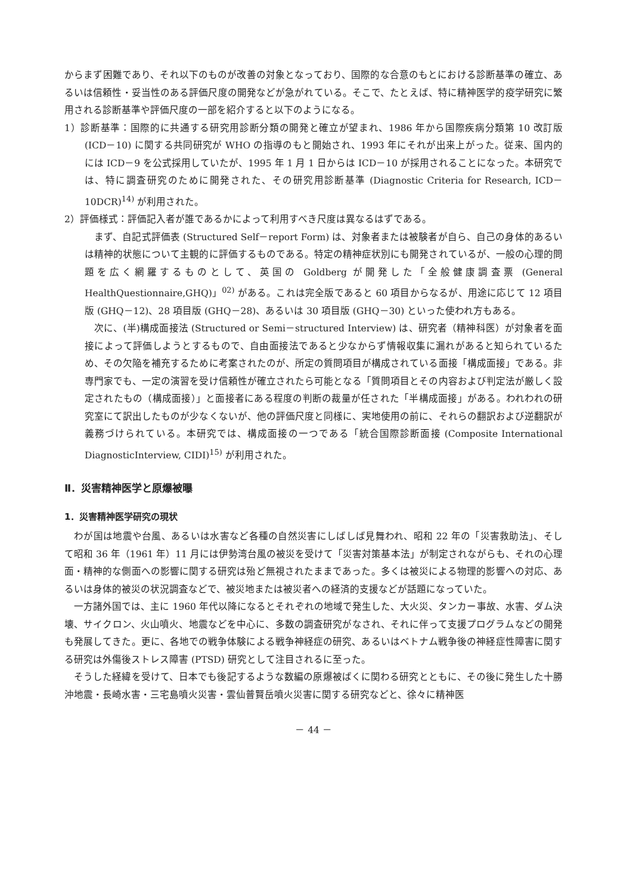からまず困難であり、それ以下のものが改善の対象となっており、国際的な合意のもとにおける診断基準の確立、あるいは信頼性・妥当性のある評価尺度の開発などが急がれている。そこで、たとえば、特に精神医学的疫学研究に繁用される診断基準や評価尺度の一部を紹介すると以下のようになる。
1）診断基準：国際的に共通する研究用診断分類の開発と確立が望まれ、1986 年から国際疾病分類第 10 改訂版 (ICD－10) に関する共同研究が WHO の指導のもと開始され、1993 年にそれが出来上がった。従来、国内的には ICD－9 を公式採用していたが、1995 年 1 月 1 日からは ICD－10 が採用されることになった。本研究では、特に調査研究のために開発された、その研究用診断基準 (Diagnostic Criteria for Research, ICD－10DCR)<sup>14)</sup> が利用された。
2）評価様式：評価記入者が誰であるかによって利用すべき尺度は異なるはずである。
まず、自記式評価表 (Structured Self－report Form) は、対象者または被験者が自ら、自己の身体的あるいは精神的状態について主観的に評価するものである。特定の精神症状別にも開発されているが、一般の心理的問題を広く網羅するものとして、英国の Goldberg が開発した「全般健康調査票 (General HealthQuestionnaire,GHQ)」<sup>02)</sup> がある。これは完全版であると 60 項目からなるが、用途に応じて 12 項目版 (GHQ－12)、28 項目版 (GHQ－28)、あるいは 30 項目版 (GHQ－30) といった使われ方もある。
次に、(半)構成面接法 (Structured or Semi－structured Interview) は、研究者（精神科医）が対象者を面接によって評価しようとするもので、自由面接法であると少なからず情報収集に漏れがあると知られているため、その欠陥を補充するために考案されたのが、所定の質問項目が構成されている面接「構成面接」である。非専門家でも、一定の演習を受け信頼性が確立されたら可能となる「質問項目とその内容および判定法が厳しく設定されたもの（構成面接）」と面接者にある程度の判断の裁量が任された「半構成面接」がある。われわれの研究室にて訳出したものが少なくないが、他の評価尺度と同様に、実地使用の前に、それらの翻訳および逆翻訳が義務づけられている。本研究では、構成面接の一つである「統合国際診断面接 (Composite International DiagnosticInterview, CIDI)<sup>15)</sup> が利用された。
Ⅱ．災害精神医学と原爆被曝
1．災害精神医学研究の現状
わが国は地震や台風、あるいは水害など各種の自然災害にしばしば見舞われ、昭和 22 年の「災害救助法」、そして昭和 36 年（1961 年）11 月には伊勢湾台風の被災を受けて「災害対策基本法」が制定されながらも、それの心理面・精神的な側面への影響に関する研究は殆ど無視されたままであった。多くは被災による物理的影響への対応、あるいは身体的被災の状況調査などで、被災地または被災者への経済的支援などが話題になっていた。
一方諸外国では、主に 1960 年代以降になるとそれぞれの地域で発生した、大火災、タンカー事故、水害、ダム決壊、サイクロン、火山噴火、地震などを中心に、多数の調査研究がなされ、それに伴って支援プログラムなどの開発も発展してきた。更に、各地での戦争体験による戦争神経症の研究、あるいはベトナム戦争後の神経症性障害に関する研究は外傷後ストレス障害 (PTSD) 研究として注目されるに至った。
そうした経緯を受けて、日本でも後記するような数編の原爆被ばくに関わる研究とともに、その後に発生した十勝沖地震・長崎水害・三宅島噴火災害・雲仙普賢岳噴火災害に関する研究などと、徐々に精神医
－ 44 －